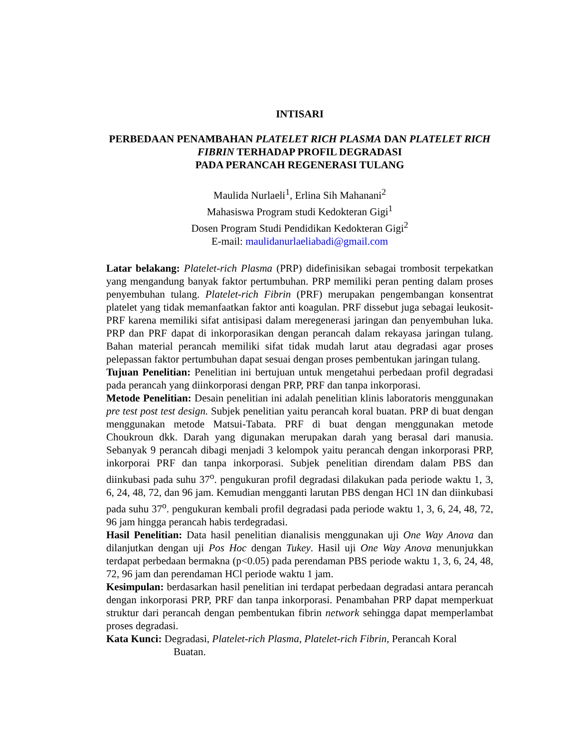INTISARI
PERBEDAAN PENAMBAHAN PLATELET RICH PLASMA DAN PLATELET RICH FIBRIN TERHADAP PROFIL DEGRADASI
PADA PERANCAH REGENERASI TULANG
Maulida Nurlaeli<sup>1</sup>, Erlina Sih Mahanani<sup>2</sup>
Mahasiswa Program studi Kedokteran Gigi<sup>1</sup>
Dosen Program Studi Pendidikan Kedokteran Gigi<sup>2</sup>
E-mail: maulidanurlaeliabadi@gmail.com
Latar belakang: Platelet-rich Plasma (PRP) didefinisikan sebagai trombosit terpekatkan yang mengandung banyak faktor pertumbuhan. PRP memiliki peran penting dalam proses penyembuhan tulang. Platelet-rich Fibrin (PRF) merupakan pengembangan konsentrat platelet yang tidak memanfaatkan faktor anti koagulan. PRF dissebut juga sebagai leukosit-PRF karena memiliki sifat antisipasi dalam meregenerasi jaringan dan penyembuhan luka. PRP dan PRF dapat di inkorporasikan dengan perancah dalam rekayasa jaringan tulang. Bahan material perancah memiliki sifat tidak mudah larut atau degradasi agar proses pelepassan faktor pertumbuhan dapat sesuai dengan proses pembentukan jaringan tulang.
Tujuan Penelitian: Penelitian ini bertujuan untuk mengetahui perbedaan profil degradasi pada perancah yang diinkorporasi dengan PRP, PRF dan tanpa inkorporasi.
Metode Penelitian: Desain penelitian ini adalah penelitian klinis laboratoris menggunakan pre test post test design. Subjek penelitian yaitu perancah koral buatan. PRP di buat dengan menggunakan metode Matsui-Tabata. PRF di buat dengan menggunakan metode Choukroun dkk. Darah yang digunakan merupakan darah yang berasal dari manusia. Sebanyak 9 perancah dibagi menjadi 3 kelompok yaitu perancah dengan inkorporasi PRP, inkorporai PRF dan tanpa inkorporasi. Subjek penelitian direndam dalam PBS dan diinkubasi pada suhu 37<sup>o</sup>. pengukuran profil degradasi dilakukan pada periode waktu 1, 3, 6, 24, 48, 72, dan 96 jam. Kemudian mengganti larutan PBS dengan HCl 1N dan diinkubasi pada suhu 37<sup>o</sup>. pengukuran kembali profil degradasi pada periode waktu 1, 3, 6, 24, 48, 72, 96 jam hingga perancah habis terdegradasi.
Hasil Penelitian: Data hasil penelitian dianalisis menggunakan uji One Way Anova dan dilanjutkan dengan uji Pos Hoc dengan Tukey. Hasil uji One Way Anova menunjukkan terdapat perbedaan bermakna (p<0.05) pada perendaman PBS periode waktu 1, 3, 6, 24, 48, 72, 96 jam dan perendaman HCl periode waktu 1 jam.
Kesimpulan: berdasarkan hasil penelitian ini terdapat perbedaan degradasi antara perancah dengan inkorporasi PRP, PRF dan tanpa inkorporasi. Penambahan PRP dapat memperkuat struktur dari perancah dengan pembentukan fibrin network sehingga dapat memperlambat proses degradasi.
Kata Kunci: Degradasi, Platelet-rich Plasma, Platelet-rich Fibrin, Perancah Koral
Buatan.